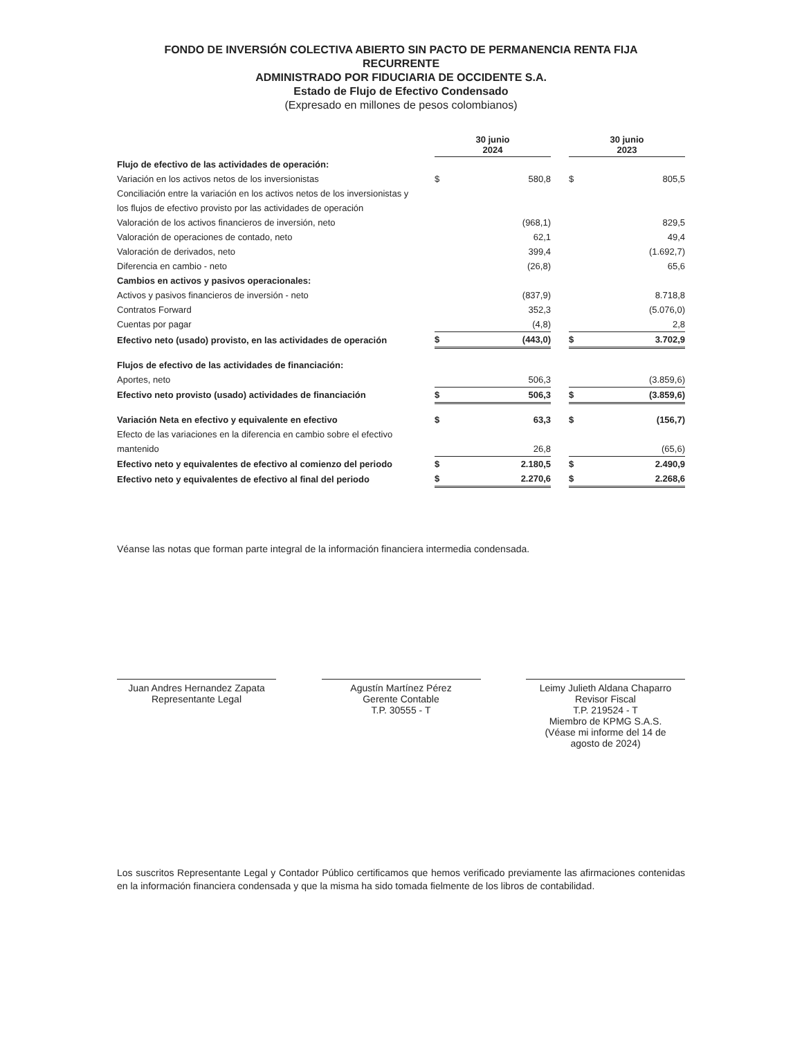FONDO DE INVERSIÓN COLECTIVA ABIERTO SIN PACTO DE PERMANENCIA RENTA FIJA
RECURRENTE
ADMINISTRADO POR FIDUCIARIA DE OCCIDENTE S.A.
Estado de Flujo de Efectivo Condensado
(Expresado en millones de pesos colombianos)
| | 30 junio 2024 | | | 30 junio 2023 | |
| --- | --- | --- | --- | --- | --- |
| Flujo de efectivo de las actividades de operación: | | | | | |
| Variación en los activos netos de los inversionistas | $ | 580,8 | | $ | 805,5 |
| Conciliación entre la variación en los activos netos de los inversionistas y | | | | | |
| los flujos de efectivo provisto por las actividades de operación | | | | | |
| Valoración de los activos financieros de inversión, neto | | (968,1) | | | 829,5 |
| Valoración de operaciones de contado, neto | | 62,1 | | | 49,4 |
| Valoración de derivados, neto | | 399,4 | | | (1.692,7) |
| Diferencia en cambio - neto | | (26,8) | | | 65,6 |
| Cambios en activos y pasivos operacionales: | | | | | |
| Activos y pasivos financieros de inversión - neto | | (837,9) | | | 8.718,8 |
| Contratos Forward | | 352,3 | | | (5.076,0) |
| Cuentas por pagar | | (4,8) | | | 2,8 |
| Efectivo neto (usado) provisto, en las actividades de operación | $ | (443,0) | | $ | 3.702,9 |
| Flujos de efectivo de las actividades de financiación: | | | | | |
| Aportes, neto | | 506,3 | | | (3.859,6) |
| Efectivo neto provisto (usado) actividades de financiación | $ | 506,3 | | $ | (3.859,6) |
| Variación Neta en efectivo y equivalente en efectivo | $ | 63,3 | | $ | (156,7) |
| Efecto de las variaciones en la diferencia en cambio sobre el efectivo | | | | | |
| mantenido | | 26,8 | | | (65,6) |
| Efectivo neto y equivalentes de efectivo al comienzo del periodo | $ | 2.180,5 | | $ | 2.490,9 |
| Efectivo neto y equivalentes de efectivo al final del periodo | $ | 2.270,6 | | $ | 2.268,6 |
Véanse las notas que forman parte integral de la información financiera intermedia condensada.
Juan Andres Hernandez Zapata
Representante Legal
Agustín Martínez Pérez
Gerente Contable
T.P. 30555 - T
Leimy Julieth Aldana Chaparro
Revisor Fiscal
T.P. 219524 - T
Miembro de KPMG S.A.S.
(Véase mi informe del 14 de
agosto de 2024)
Los suscritos Representante Legal y Contador Público certificamos que hemos verificado previamente las afirmaciones contenidas en la información financiera condensada y que la misma ha sido tomada fielmente de los libros de contabilidad.